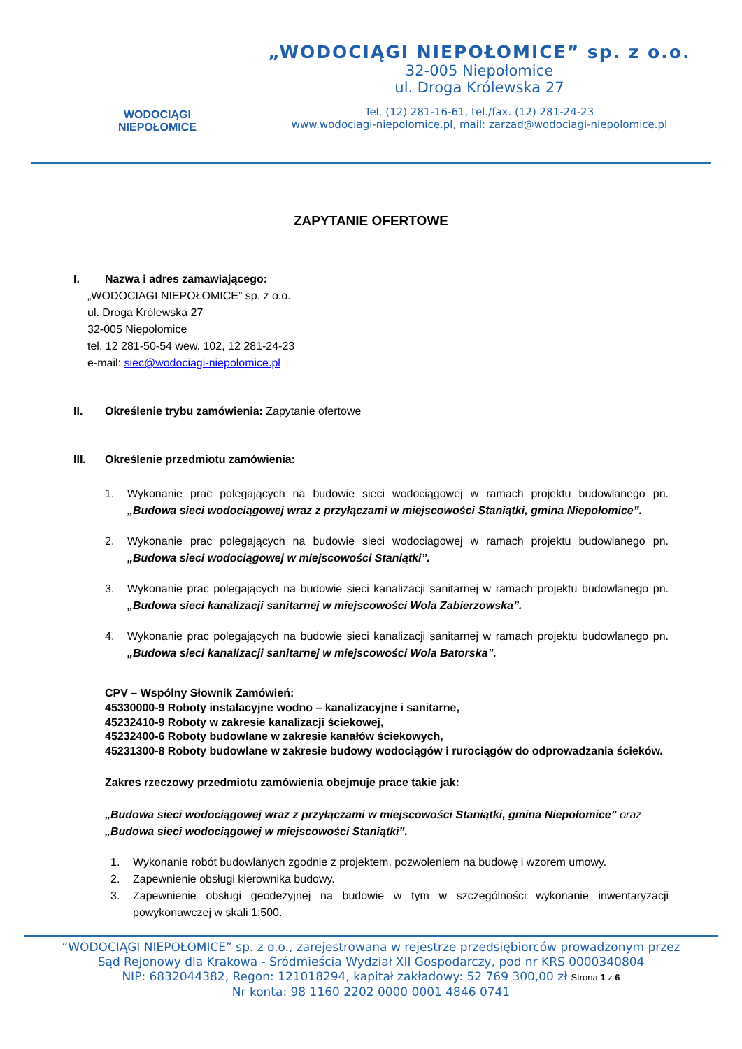WODOCIĄGI
NIEPOŁOMICE
„WODOCIĄGI NIEPOŁOMICE” sp. z o.o.
32-005 Niepołomice
ul. Droga Królewska 27
Tel. (12) 281-16-61, tel./fax. (12) 281-24-23
www.wodociagi-niepolomice.pl, mail: zarzad@wodociagi-niepolomice.pl
ZAPYTANIE OFERTOWE
I. Nazwa i adres zamawiającego:
„WODOCIAGI NIEPOŁOMICE” sp. z o.o.
ul. Droga Królewska 27
32-005 Niepołomice
tel. 12 281-50-54 wew. 102, 12 281-24-23
e-mail: siec@wodociagi-niepolomice.pl
II. Określenie trybu zamówienia: Zapytanie ofertowe
III. Określenie przedmiotu zamówienia:
1. Wykonanie prac polegających na budowie sieci wodociągowej w ramach projektu budowlanego pn. „Budowa sieci wodociągowej wraz z przyłączami w miejscowości Staniątki, gmina Niepołomice”.
2. Wykonanie prac polegających na budowie sieci wodociagowej w ramach projektu budowlanego pn. „Budowa sieci wodociągowej w miejscowości Staniątki”.
3. Wykonanie prac polegających na budowie sieci kanalizacji sanitarnej w ramach projektu budowlanego pn. „Budowa sieci kanalizacji sanitarnej w miejscowości Wola Zabierzowska”.
4. Wykonanie prac polegających na budowie sieci kanalizacji sanitarnej w ramach projektu budowlanego pn. „Budowa sieci kanalizacji sanitarnej w miejscowości Wola Batorska”.
CPV – Wspólny Słownik Zamówień:
45330000-9 Roboty instalacyjne wodno – kanalizacyjne i sanitarne,
45232410-9 Roboty w zakresie kanalizacji ściekowej,
45232400-6 Roboty budowlane w zakresie kanałów ściekowych,
45231300-8 Roboty budowlane w zakresie budowy wodociągów i rurociągów do odprowadzania ścieków.
Zakres rzeczowy przedmiotu zamówienia obejmuje prace takie jak:
„Budowa sieci wodociągowej wraz z przyłączami w miejscowości Staniątki, gmina Niepołomice” oraz „Budowa sieci wodociągowej w miejscowości Staniątki”.
1. Wykonanie robót budowlanych zgodnie z projektem, pozwoleniem na budowę i wzorem umowy.
2. Zapewnienie obsługi kierownika budowy.
3. Zapewnienie obsługi geodezyjnej na budowie w tym w szczególności wykonanie inwentaryzacji powykonawczej w skali 1:500.
“WODOCIĄGI NIEPOŁOMICE” sp. z o.o., zarejestrowana w rejestrze przedsiębiorców prowadzonym przez
Sąd Rejonowy dla Krakowa - Śródmieścia Wydział XII Gospodarczy, pod nr KRS 0000340804
NIP: 6832044382, Regon: 121018294, kapitał zakładowy: 52 769 300,00 zł Strona 1 z 6
Nr konta: 98 1160 2202 0000 0001 4846 0741